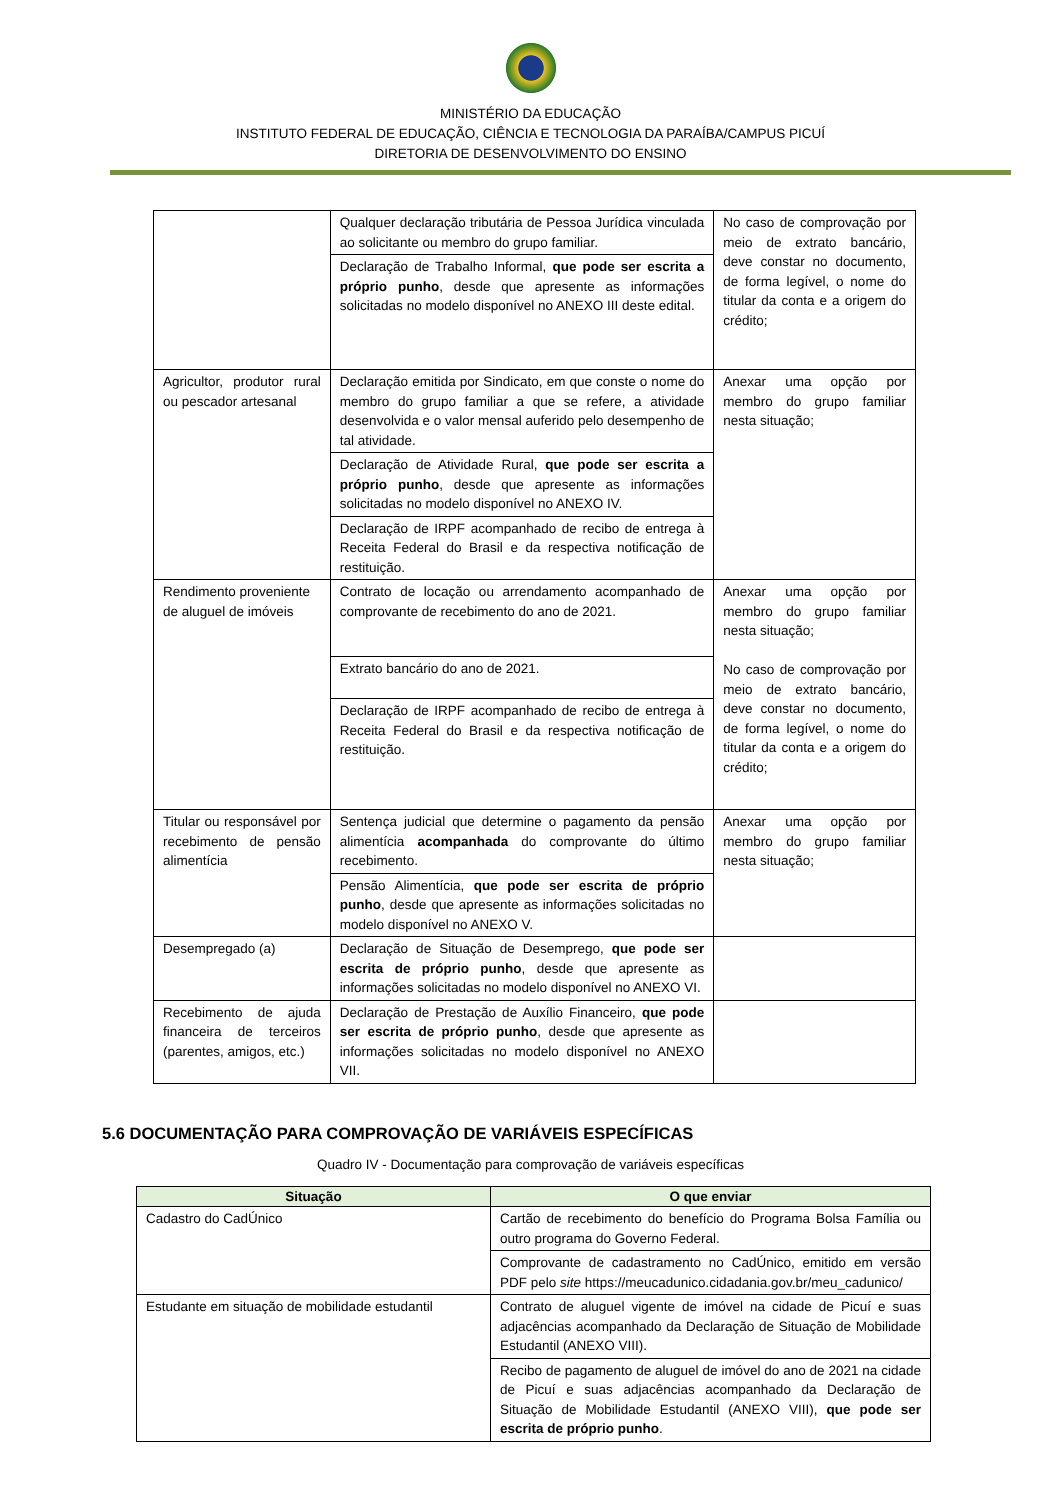MINISTÉRIO DA EDUCAÇÃO
INSTITUTO FEDERAL DE EDUCAÇÃO, CIÊNCIA E TECNOLOGIA DA PARAÍBA/CAMPUS PICUÍ
DIRETORIA DE DESENVOLVIMENTO DO ENSINO
| | Qualquer declaração tributária de Pessoa Jurídica vinculada ao solicitante ou membro do grupo familiar. | No caso de comprovação por meio de extrato bancário, deve constar no documento, de forma legível, o nome do titular da conta e a origem do crédito; |
| | Declaração de Trabalho Informal, que pode ser escrita a próprio punho , desde que apresente as informações solicitadas no modelo disponível no ANEXO III deste edital. | |
| Agricultor, produtor rural ou pescador artesanal | Declaração emitida por Sindicato, em que conste o nome do membro do grupo familiar a que se refere, a atividade desenvolvida e o valor mensal auferido pelo desempenho de tal atividade. | Anexar uma opção por membro do grupo familiar nesta situação; |
| | Declaração de Atividade Rural, que pode ser escrita a próprio punho , desde que apresente as informações solicitadas no modelo disponível no ANEXO IV. | |
| | Declaração de IRPF acompanhado de recibo de entrega à Receita Federal do Brasil e da respectiva notificação de restituição. | |
| Rendimento proveniente de aluguel de imóveis | Contrato de locação ou arrendamento acompanhado de comprovante de recebimento do ano de 2021. | Anexar uma opção por membro do grupo familiar nesta situação; No caso de comprovação por meio de extrato bancário, deve constar no documento, de forma legível, o nome do titular da conta e a origem do crédito; |
| | Extrato bancário do ano de 2021. | |
| | Declaração de IRPF acompanhado de recibo de entrega à Receita Federal do Brasil e da respectiva notificação de restituição. | |
| Titular ou responsável por recebimento de pensão alimentícia | Sentença judicial que determine o pagamento da pensão alimentícia acompanhada do comprovante do último recebimento. | Anexar uma opção por membro do grupo familiar nesta situação; |
| | Pensão Alimentícia, que pode ser escrita de próprio punho , desde que apresente as informações solicitadas no modelo disponível no ANEXO V. | |
| Desempregado (a) | Declaração de Situação de Desemprego, que pode ser escrita de próprio punho , desde que apresente as informações solicitadas no modelo disponível no ANEXO VI. | |
| Recebimento de ajuda financeira de terceiros (parentes, amigos, etc.) | Declaração de Prestação de Auxílio Financeiro, que pode ser escrita de próprio punho , desde que apresente as informações solicitadas no modelo disponível no ANEXO VII. | |
5.6 DOCUMENTAÇÃO PARA COMPROVAÇÃO DE VARIÁVEIS ESPECÍFICAS
Quadro IV - Documentação para comprovação de variáveis específicas
| Situação | O que enviar |
| --- | --- |
| Cadastro do CadÚnico | Cartão de recebimento do benefício do Programa Bolsa Família ou outro programa do Governo Federal. |
| | Comprovante de cadastramento no CadÚnico, emitido em versão PDF pelo site https://meucadunico.cidadania.gov.br/meu_cadunico/ |
| Estudante em situação de mobilidade estudantil | Contrato de aluguel vigente de imóvel na cidade de Picuí e suas adjacências acompanhado da Declaração de Situação de Mobilidade Estudantil (ANEXO VIII). |
| | Recibo de pagamento de aluguel de imóvel do ano de 2021 na cidade de Picuí e suas adjacências acompanhado da Declaração de Situação de Mobilidade Estudantil (ANEXO VIII), que pode ser escrita de próprio punho . |